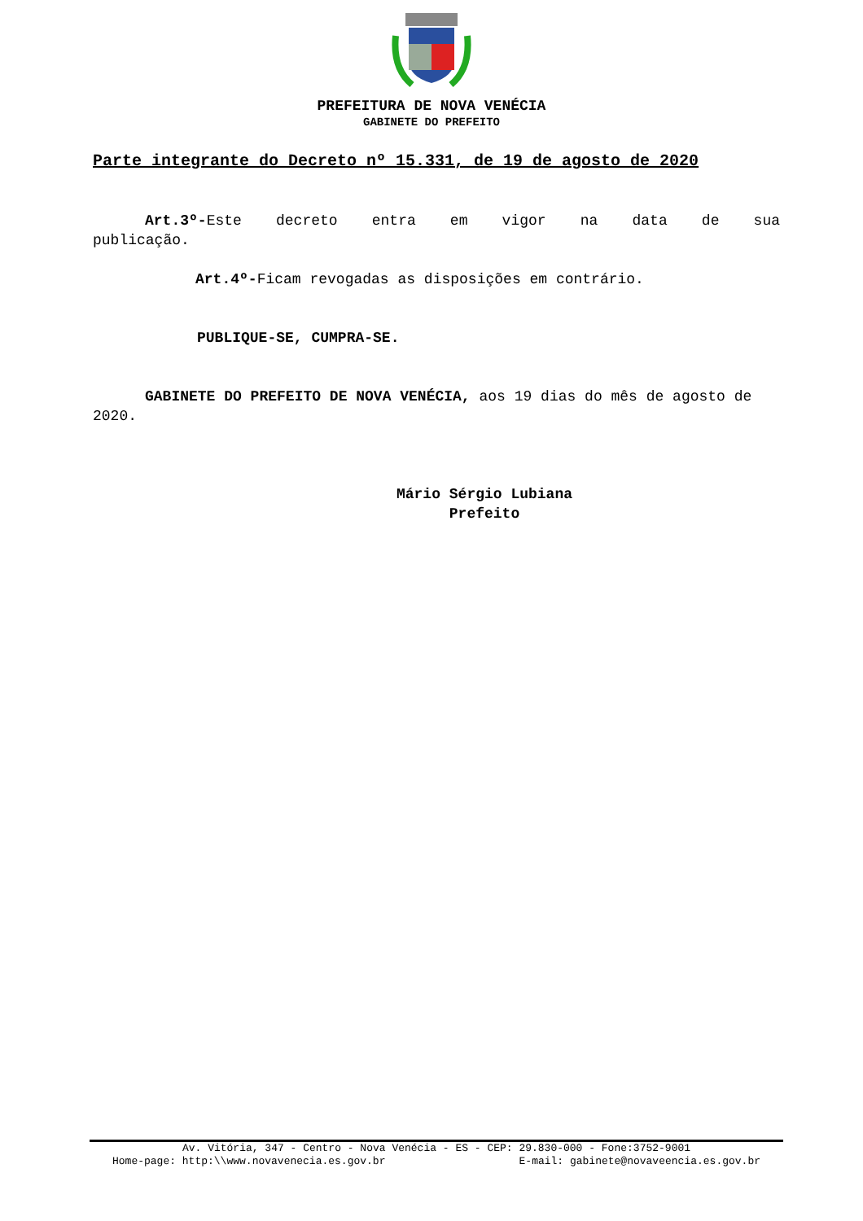PREFEITURA DE NOVA VENÉCIA
GABINETE DO PREFEITO
Parte integrante do Decreto nº 15.331, de 19 de agosto de 2020
Art.3º-Este decreto entra em vigor na data de sua publicação.
Art.4º-Ficam revogadas as disposições em contrário.
PUBLIQUE-SE, CUMPRA-SE.
GABINETE DO PREFEITO DE NOVA VENÉCIA, aos 19 dias do mês de agosto de 2020.
Mário Sérgio Lubiana
Prefeito
Av. Vitória, 347 - Centro - Nova Venécia - ES - CEP: 29.830-000 - Fone:3752-9001
Home-page: http:\\www.novavenecia.es.gov.br E-mail: gabinete@novaveencia.es.gov.br